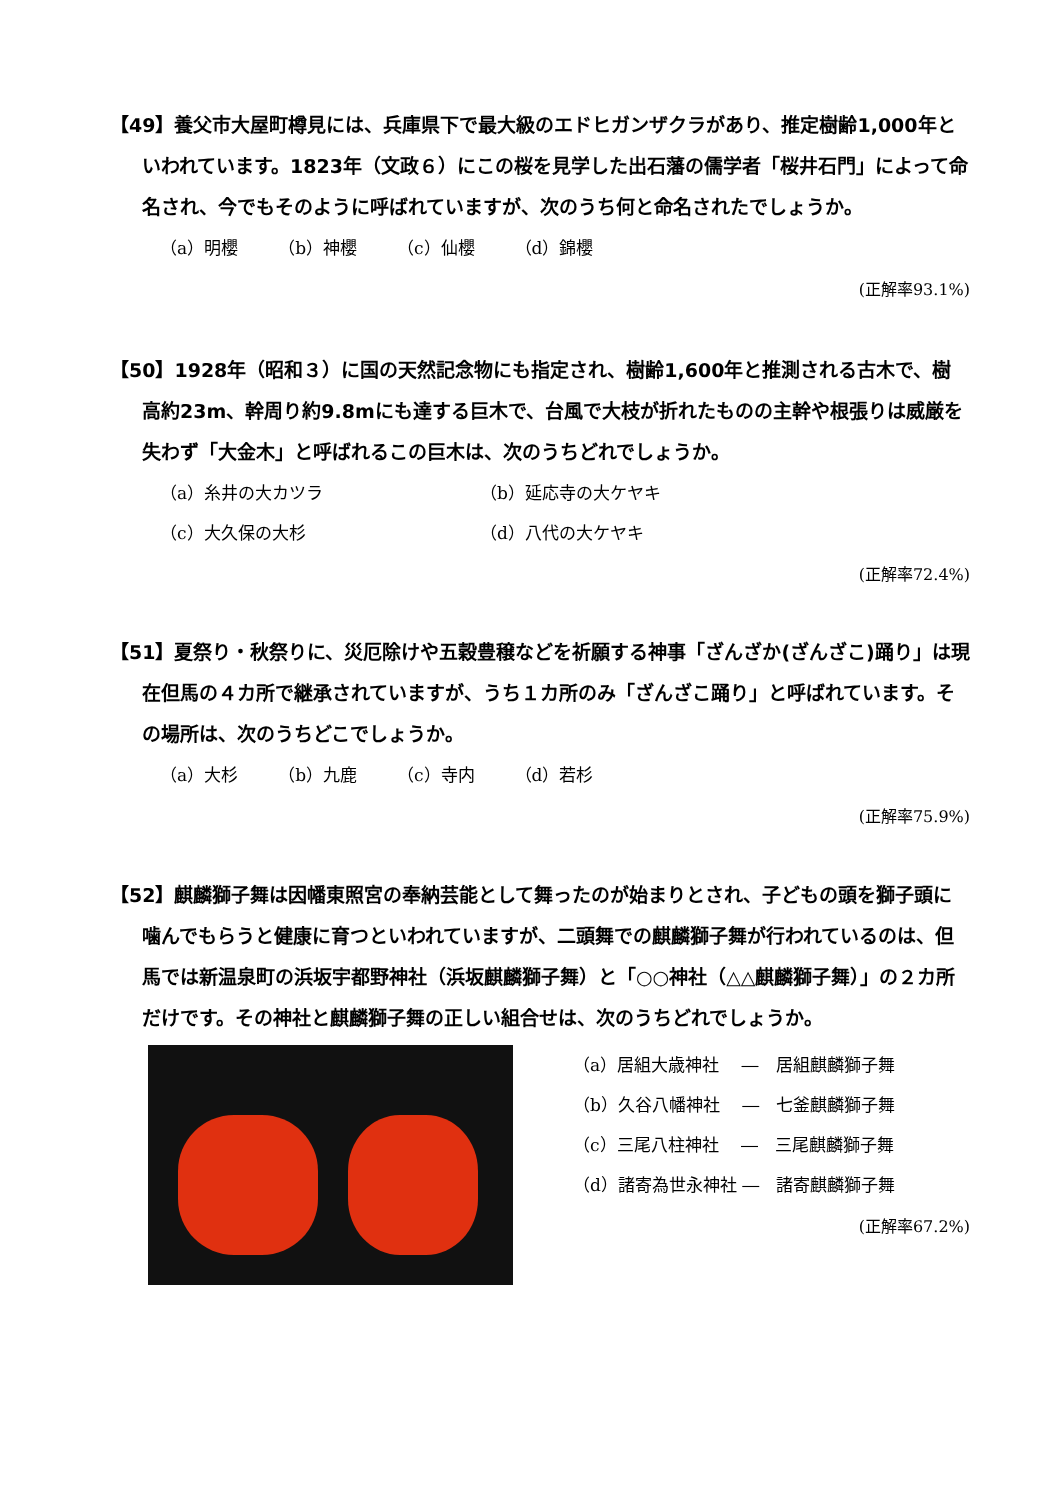【49】養父市大屋町樽見には、兵庫県下で最大級のエドヒガンザクラがあり、推定樹齢1,000年といわれています。1823年（文政６）にこの桜を見学した出石藩の儒学者「桜井石門」によって命名され、今でもそのように呼ばれていますが、次のうち何と命名されたでしょうか。
（a）明櫻 （b）神櫻 （c）仙櫻 （d）錦櫻
(正解率93.1%)
【50】1928年（昭和３）に国の天然記念物にも指定され、樹齢1,600年と推測される古木で、樹高約23m、幹周り約9.8mにも達する巨木で、台風で大枝が折れたものの主幹や根張りは威厳を失わず「大金木」と呼ばれるこの巨木は、次のうちどれでしょうか。
（a）糸井の大カツラ （b）延応寺の大ケヤキ
（c）大久保の大杉 （d）八代の大ケヤキ
(正解率72.4%)
【51】夏祭り・秋祭りに、災厄除けや五穀豊穣などを祈願する神事「ざんざか(ざんざこ)踊り」は現在但馬の４カ所で継承されていますが、うち１カ所のみ「ざんざこ踊り」と呼ばれています。その場所は、次のうちどこでしょうか。
（a）大杉 （b）九鹿 （c）寺内 （d）若杉
(正解率75.9%)
【52】麒麟獅子舞は因幡東照宮の奉納芸能として舞ったのが始まりとされ、子どもの頭を獅子頭に噛んでもらうと健康に育つといわれていますが、二頭舞での麒麟獅子舞が行われているのは、但馬では新温泉町の浜坂宇都野神社（浜坂麒麟獅子舞）と「○○神社（△△麒麟獅子舞）」の２カ所だけです。その神社と麒麟獅子舞の正しい組合せは、次のうちどれでしょうか。
（a）居組大歳神社　 ―　居組麒麟獅子舞
（b）久谷八幡神社　 ―　七釜麒麟獅子舞
（c）三尾八柱神社　 ―　三尾麒麟獅子舞
（d）諸寄為世永神社 ―　諸寄麒麟獅子舞
(正解率67.2%)